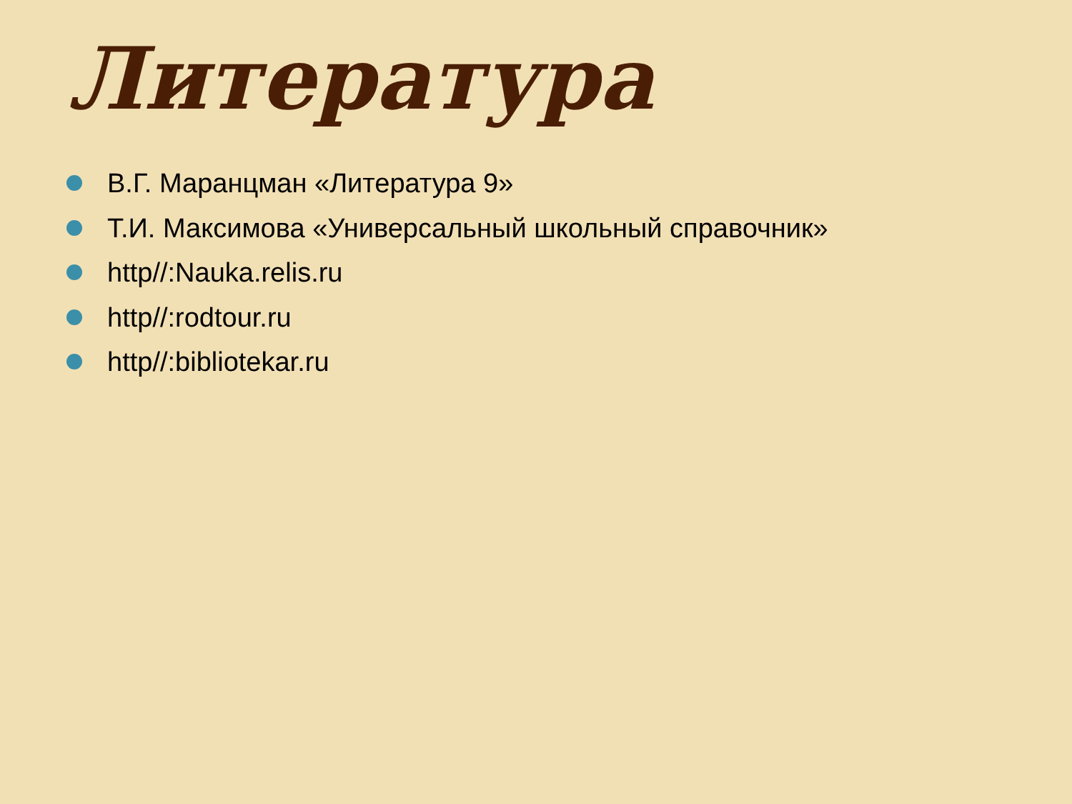Литература
В.Г. Маранцман «Литература 9»
Т.И. Максимова «Универсальный школьный справочник»
http//:Nauka.relis.ru
http//:rodtour.ru
http//:bibliotekar.ru